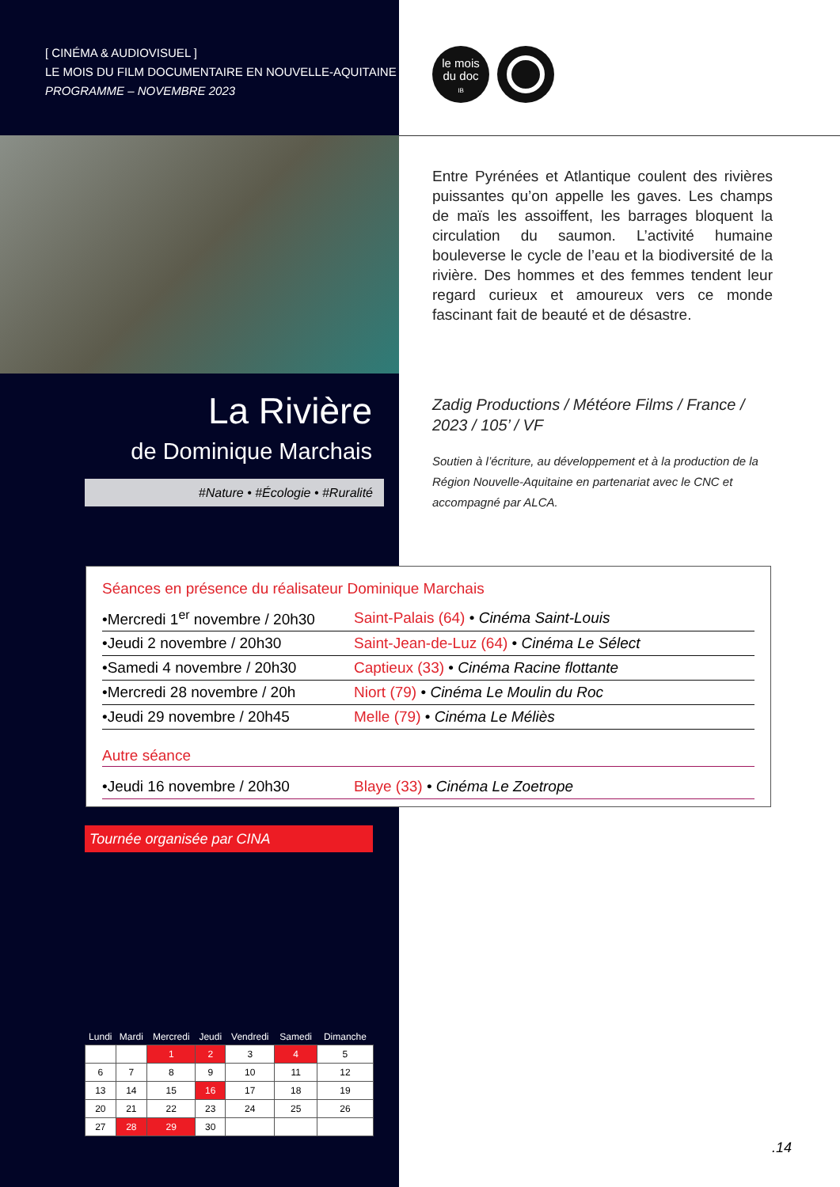[ CINÉMA & AUDIOVISUEL ]
LE MOIS DU FILM DOCUMENTAIRE EN NOUVELLE-AQUITAINE
PROGRAMME – NOVEMBRE 2023
le mois
du doc
IB
Entre Pyrénées et Atlantique coulent des rivières puissantes qu’on appelle les gaves. Les champs de maïs les assoiffent, les barrages bloquent la circulation du saumon. L’activité humaine bouleverse le cycle de l’eau et la biodiversité de la rivière. Des hommes et des femmes tendent leur regard curieux et amoureux vers ce monde fascinant fait de beauté et de désastre.
La Rivière
de Dominique Marchais
#Nature • #Écologie • #Ruralité
Zadig Productions / Météore Films / France / 2023 / 105’ / VF
Soutien à l’écriture, au développement et à la production de la Région Nouvelle-Aquitaine en partenariat avec le CNC et accompagné par ALCA.
Séances en présence du réalisateur Dominique Marchais
| •Mercredi 1<sup>er</sup> novembre / 20h30 | Saint-Palais (64) • Cinéma Saint-Louis |
| •Jeudi 2 novembre / 20h30 | Saint-Jean-de-Luz (64) • Cinéma Le Sélect |
| •Samedi 4 novembre / 20h30 | Captieux (33) • Cinéma Racine flottante |
| •Mercredi 28 novembre / 20h | Niort (79) • Cinéma Le Moulin du Roc |
| •Jeudi 29 novembre / 20h45 | Melle (79) • Cinéma Le Méliès |
Autre séance
| •Jeudi 16 novembre / 20h30 | Blaye (33) • Cinéma Le Zoetrope |
Tournée organisée par CINA
| Lundi | Mardi | Mercredi | Jeudi | Vendredi | Samedi | Dimanche |
| --- | --- | --- | --- | --- | --- | --- |
| | | 1 | 2 | 3 | 4 | 5 |
| 6 | 7 | 8 | 9 | 10 | 11 | 12 |
| 13 | 14 | 15 | 16 | 17 | 18 | 19 |
| 20 | 21 | 22 | 23 | 24 | 25 | 26 |
| 27 | 28 | 29 | 30 | | | |
.14